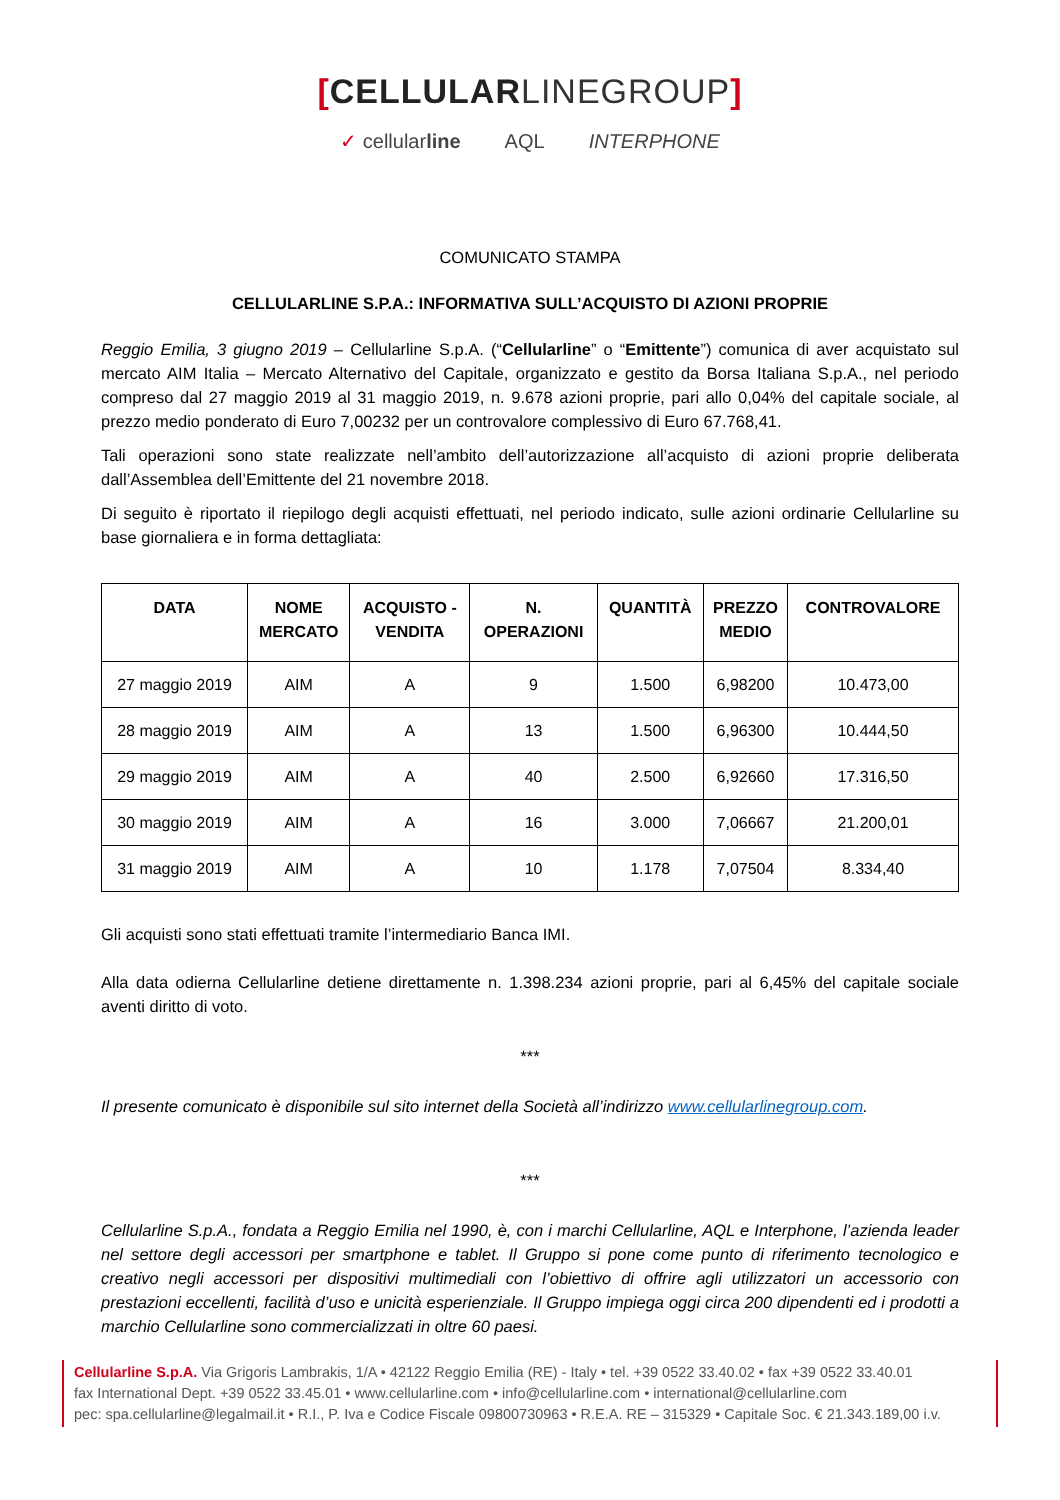[CELLULARLINEGROUP]
✓ cellularline AQL INTERPHONE
COMUNICATO STAMPA
CELLULARLINE S.P.A.: INFORMATIVA SULL’ACQUISTO DI AZIONI PROPRIE
Reggio Emilia, 3 giugno 2019 – Cellularline S.p.A. (“Cellularline” o “Emittente”) comunica di aver acquistato sul mercato AIM Italia – Mercato Alternativo del Capitale, organizzato e gestito da Borsa Italiana S.p.A., nel periodo compreso dal 27 maggio 2019 al 31 maggio 2019, n. 9.678 azioni proprie, pari allo 0,04% del capitale sociale, al prezzo medio ponderato di Euro 7,00232 per un controvalore complessivo di Euro 67.768,41.
Tali operazioni sono state realizzate nell’ambito dell’autorizzazione all’acquisto di azioni proprie deliberata dall’Assemblea dell’Emittente del 21 novembre 2018.
Di seguito è riportato il riepilogo degli acquisti effettuati, nel periodo indicato, sulle azioni ordinarie Cellularline su base giornaliera e in forma dettagliata:
| DATA | NOME MERCATO | ACQUISTO - VENDITA | N. OPERAZIONI | QUANTITÀ | PREZZO MEDIO | CONTROVALORE |
| --- | --- | --- | --- | --- | --- | --- |
| 27 maggio 2019 | AIM | A | 9 | 1.500 | 6,98200 | 10.473,00 |
| 28 maggio 2019 | AIM | A | 13 | 1.500 | 6,96300 | 10.444,50 |
| 29 maggio 2019 | AIM | A | 40 | 2.500 | 6,92660 | 17.316,50 |
| 30 maggio 2019 | AIM | A | 16 | 3.000 | 7,06667 | 21.200,01 |
| 31 maggio 2019 | AIM | A | 10 | 1.178 | 7,07504 | 8.334,40 |
Gli acquisti sono stati effettuati tramite l’intermediario Banca IMI.
Alla data odierna Cellularline detiene direttamente n. 1.398.234 azioni proprie, pari al 6,45% del capitale sociale aventi diritto di voto.
***
Il presente comunicato è disponibile sul sito internet della Società all’indirizzo www.cellularlinegroup.com.
***
Cellularline S.p.A., fondata a Reggio Emilia nel 1990, è, con i marchi Cellularline, AQL e Interphone, l’azienda leader nel settore degli accessori per smartphone e tablet. Il Gruppo si pone come punto di riferimento tecnologico e creativo negli accessori per dispositivi multimediali con l’obiettivo di offrire agli utilizzatori un accessorio con prestazioni eccellenti, facilità d’uso e unicità esperienziale. Il Gruppo impiega oggi circa 200 dipendenti ed i prodotti a marchio Cellularline sono commercializzati in oltre 60 paesi.
Cellularline S.p.A. Via Grigoris Lambrakis, 1/A • 42122 Reggio Emilia (RE) - Italy • tel. +39 0522 33.40.02 • fax +39 0522 33.40.01
fax International Dept. +39 0522 33.45.01 • www.cellularline.com • info@cellularline.com • international@cellularline.com
pec: spa.cellularline@legalmail.it • R.I., P. Iva e Codice Fiscale 09800730963 • R.E.A. RE – 315329 • Capitale Soc. € 21.343.189,00 i.v.